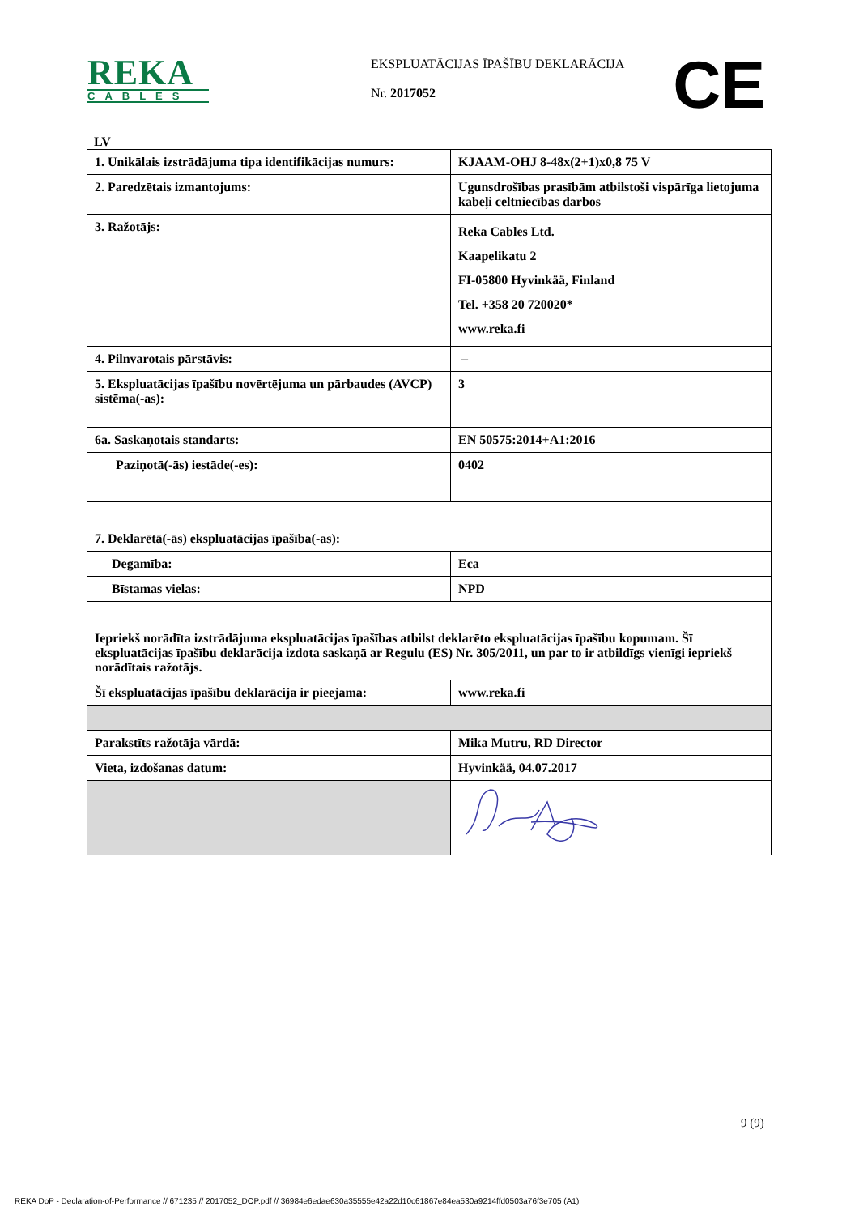REKA
CABLES
EKSPLUATĀCIJAS ĪPAŠĪBU DEKLARĀCIJA
Nr. 2017052
CE
LV
| 1. Unikālais izstrādājuma tipa identifikācijas numurs: | KJAAM-OHJ 8-48x(2+1)x0,8 75 V |
| 2. Paredzētais izmantojums: | Ugunsdrošības prasībām atbilstoši vispārīga lietojuma kabeļi celtniecības darbos |
| 3. Ražotājs: | Reka Cables Ltd. Kaapelikatu 2 FI-05800 Hyvinkää, Finland Tel. +358 20 720020* www.reka.fi |
| 4. Pilnvarotais pārstāvis: | – |
| 5. Ekspluatācijas īpašību novērtējuma un pārbaudes (AVCP) sistēma(-as): | 3 |
| 6a. Saskaņotais standarts: | EN 50575:2014+A1:2016 |
| Paziņotā(-ās) iestāde(-es): | 0402 |
| 7. Deklarētā(-ās) ekspluatācijas īpašība(-as): | |
| Degamība: | Eca |
| Bīstamas vielas: | NPD |
| Iepriekš norādīta izstrādājuma ekspluatācijas īpašības atbilst deklarēto ekspluatācijas īpašību kopumam. Šī ekspluatācijas īpašību deklarācija izdota saskaņā ar Regulu (ES) Nr. 305/2011, un par to ir atbildīgs vienīgi iepriekš norādītais ražotājs. | |
| Šī ekspluatācijas īpašību deklarācija ir pieejama: | www.reka.fi |
| Parakstīts ražotāja vārdā: | Mika Mutru, RD Director |
| Vieta, izdošanas datum: | Hyvinkää, 04.07.2017 |
9 (9)
REKA DoP - Declaration-of-Performance // 671235 // 2017052_DOP.pdf // 36984e6edae630a35555e42a22d10c61867e84ea530a9214ffd0503a76f3e705 (A1)